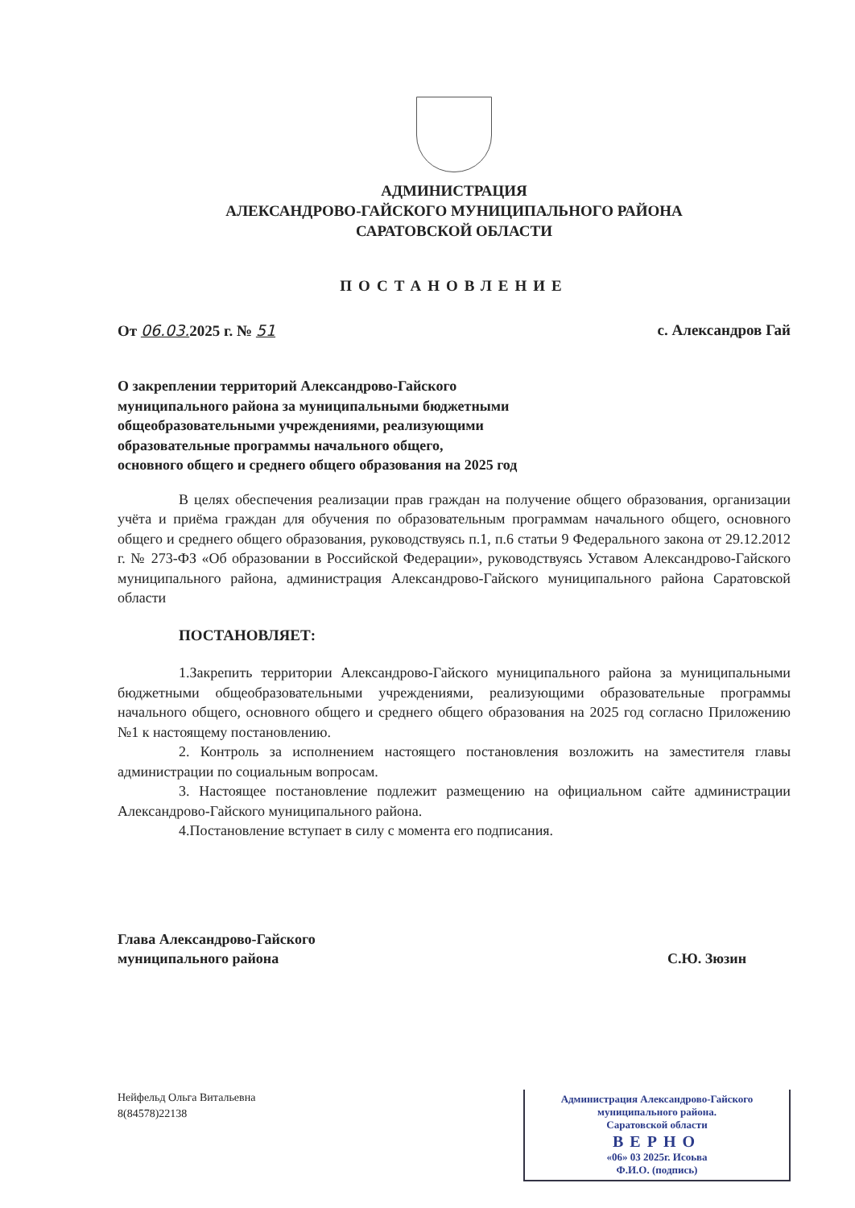АДМИНИСТРАЦИЯ
АЛЕКСАНДРОВО-ГАЙСКОГО МУНИЦИПАЛЬНОГО РАЙОНА
САРАТОВСКОЙ ОБЛАСТИ
ПОСТАНОВЛЕНИЕ
От 06.03. 2025 г. № 51 с. Александров Гай
О закреплении территорий Александрово-Гайского
муниципального района за муниципальными бюджетными
общеобразовательными учреждениями, реализующими
образовательные программы начального общего,
основного общего и среднего общего образования на 2025 год
В целях обеспечения реализации прав граждан на получение общего образования, организации учёта и приёма граждан для обучения по образовательным программам начального общего, основного общего и среднего общего образования, руководствуясь п.1, п.6 статьи 9 Федерального закона от 29.12.2012 г. № 273-ФЗ «Об образовании в Российской Федерации», руководствуясь Уставом Александрово-Гайского муниципального района, администрация Александрово-Гайского муниципального района Саратовской области
ПОСТАНОВЛЯЕТ:
1.Закрепить территории Александрово-Гайского муниципального района за муниципальными бюджетными общеобразовательными учреждениями, реализующими образовательные программы начального общего, основного общего и среднего общего образования на 2025 год согласно Приложению №1 к настоящему постановлению.
2. Контроль за исполнением настоящего постановления возложить на заместителя главы администрации по социальным вопросам.
3. Настоящее постановление подлежит размещению на официальном сайте администрации Александрово-Гайского муниципального района.
4.Постановление вступает в силу с момента его подписания.
Глава Александрово-Гайского
муниципального района С.Ю. Зюзин
Нейфельд Ольга Витальевна
8(84578)22138
Администрация Александрово-Гайского
муниципального района.
Саратовской области
ВЕРНО
«06» 03 2025г. Исоьва
Ф.И.О. (подпись)